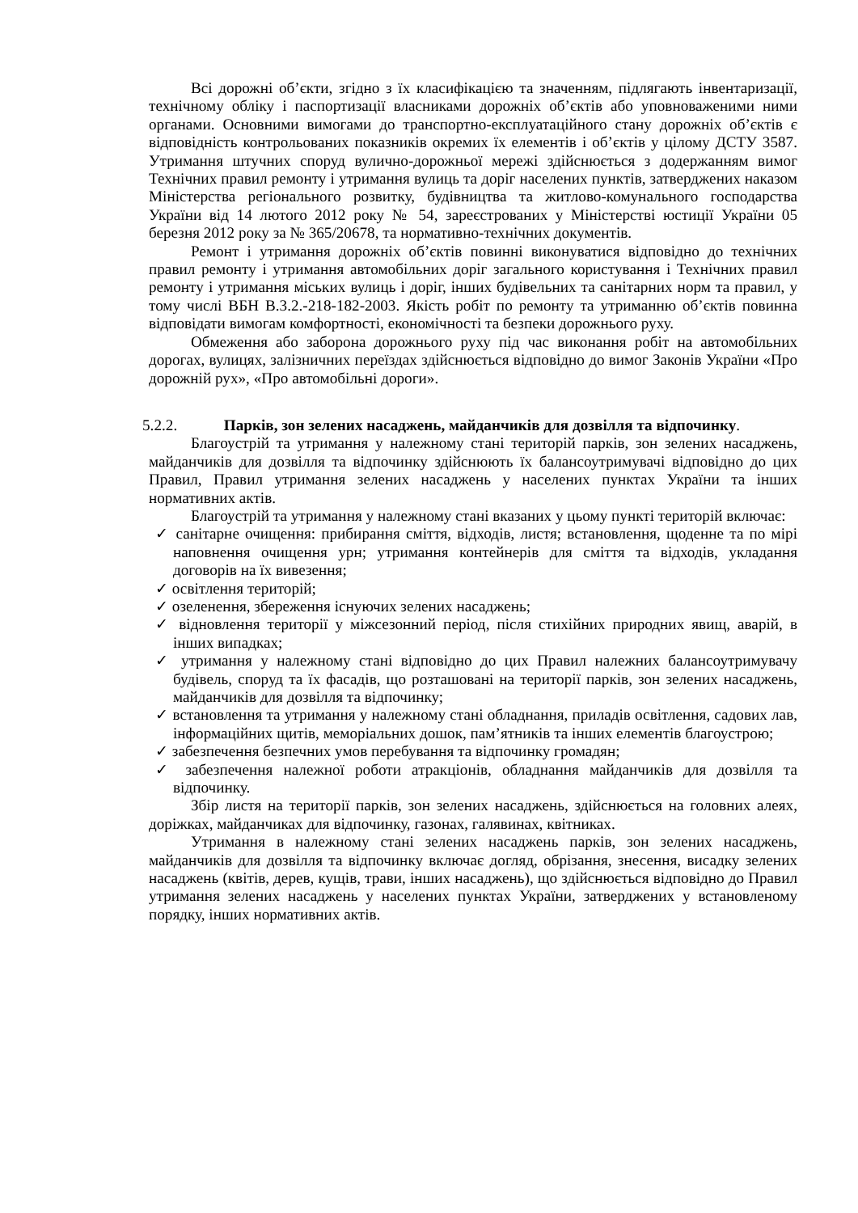Всі дорожні об’єкти, згідно з їх класифікацією та значенням, підлягають інвентаризації, технічному обліку і паспортизації власниками дорожніх об’єктів або уповноваженими ними органами. Основними вимогами до транспортно-експлуатаційного стану дорожніх об’єктів є відповідність контрольованих показників окремих їх елементів і об’єктів у цілому ДСТУ 3587. Утримання штучних споруд вулично-дорожньої мережі здійснюється з додержанням вимог Технічних правил ремонту і утримання вулиць та доріг населених пунктів, затверджених наказом Міністерства регіонального розвитку, будівництва та житлово-комунального господарства України від 14 лютого 2012 року № 54, зареєстрованих у Міністерстві юстиції України 05 березня 2012 року за № 365/20678, та нормативно-технічних документів.
Ремонт і утримання дорожніх об’єктів повинні виконуватися відповідно до технічних правил ремонту і утримання автомобільних доріг загального користування і Технічних правил ремонту і утримання міських вулиць і доріг, інших будівельних та санітарних норм та правил, у тому числі ВБН В.3.2.-218-182-2003. Якість робіт по ремонту та утриманню об’єктів повинна відповідати вимогам комфортності, економічності та безпеки дорожнього руху.
Обмеження або заборона дорожнього руху під час виконання робіт на автомобільних дорогах, вулицях, залізничних переїздах здійснюється відповідно до вимог Законів України «Про дорожній рух», «Про автомобільні дороги».
5.2.2. Парків, зон зелених насаджень, майданчиків для дозвілля та відпочинку.
Благоустрій та утримання у належному стані територій парків, зон зелених насаджень, майданчиків для дозвілля та відпочинку здійснюють їх балансоутримувачі відповідно до цих Правил, Правил утримання зелених насаджень у населених пунктах України та інших нормативних актів.
Благоустрій та утримання у належному стані вказаних у цьому пункті територій включає:
✓ санітарне очищення: прибирання сміття, відходів, листя; встановлення, щоденне та по мірі наповнення очищення урн; утримання контейнерів для сміття та відходів, укладання договорів на їх вивезення;
✓ освітлення територій;
✓ озеленення, збереження існуючих зелених насаджень;
✓ відновлення території у міжсезонний період, після стихійних природних явищ, аварій, в інших випадках;
✓ утримання у належному стані відповідно до цих Правил належних балансоутримувачу будівель, споруд та їх фасадів, що розташовані на території парків, зон зелених насаджень, майданчиків для дозвілля та відпочинку;
✓ встановлення та утримання у належному стані обладнання, приладів освітлення, садових лав, інформаційних щитів, меморіальних дошок, пам’ятників та інших елементів благоустрою;
✓ забезпечення безпечних умов перебування та відпочинку громадян;
✓ забезпечення належної роботи атракціонів, обладнання майданчиків для дозвілля та відпочинку.
Збір листя на території парків, зон зелених насаджень, здійснюється на головних алеях, доріжках, майданчиках для відпочинку, газонах, галявинах, квітниках.
Утримання в належному стані зелених насаджень парків, зон зелених насаджень, майданчиків для дозвілля та відпочинку включає догляд, обрізання, знесення, висадку зелених насаджень (квітів, дерев, кущів, трави, інших насаджень), що здійснюється відповідно до Правил утримання зелених насаджень у населених пунктах України, затверджених у встановленому порядку, інших нормативних актів.